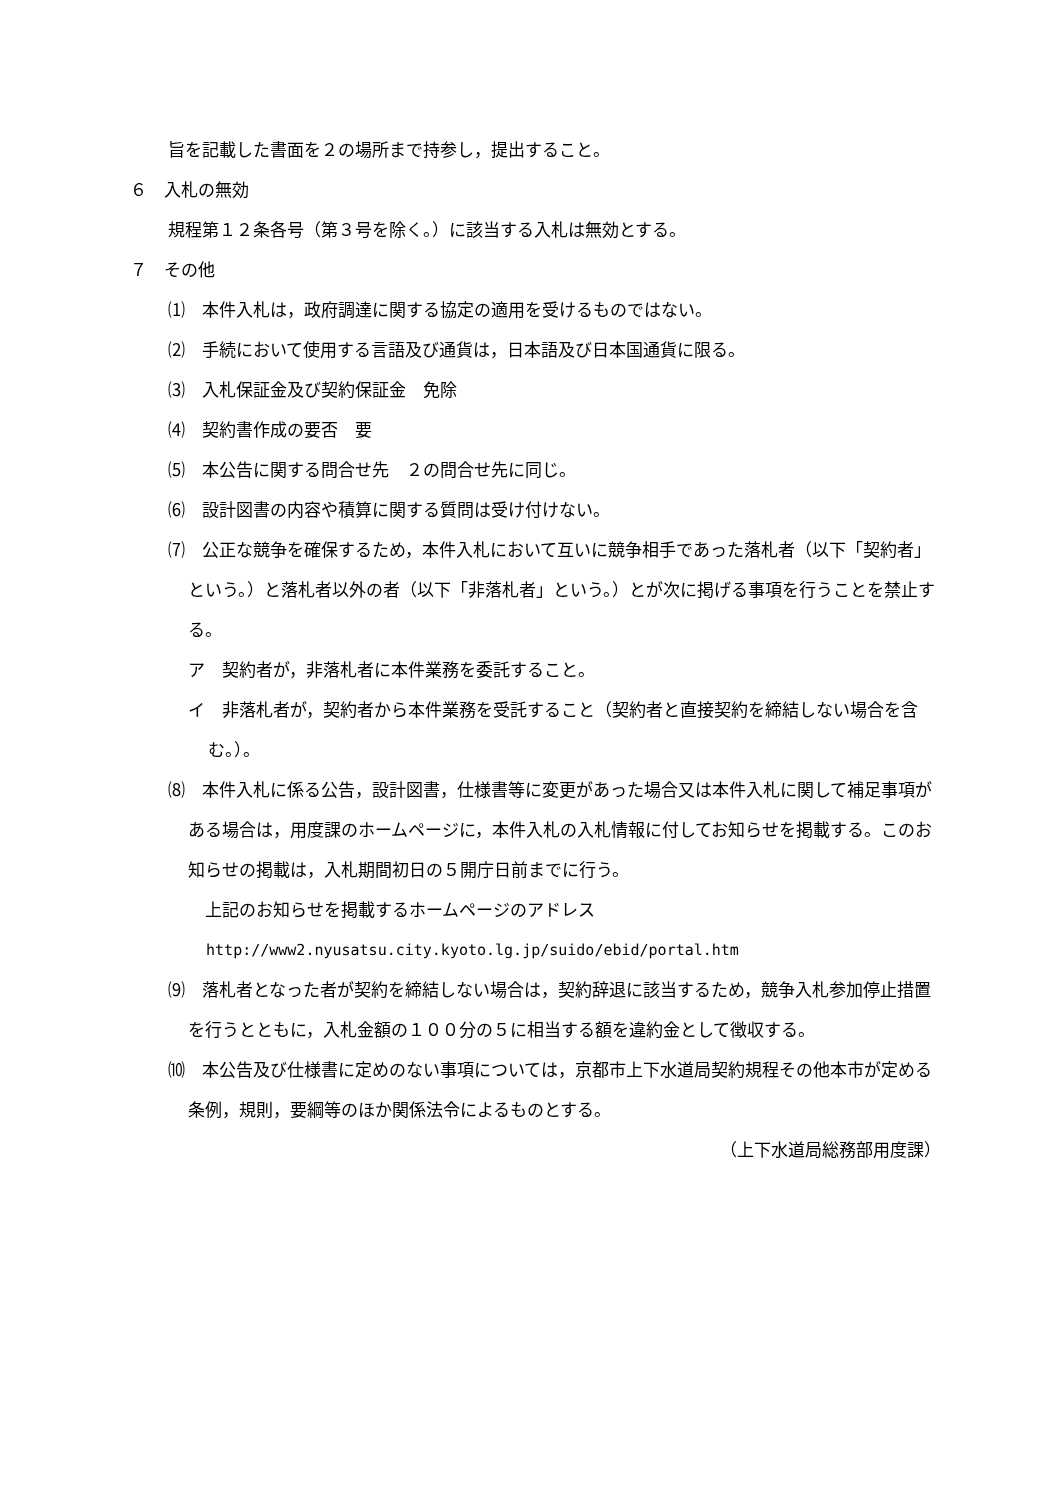旨を記載した書面を２の場所まで持参し，提出すること。
６　入札の無効
規程第１２条各号（第３号を除く。）に該当する入札は無効とする。
７　その他
⑴　本件入札は，政府調達に関する協定の適用を受けるものではない。
⑵　手続において使用する言語及び通貨は，日本語及び日本国通貨に限る。
⑶　入札保証金及び契約保証金　免除
⑷　契約書作成の要否　要
⑸　本公告に関する問合せ先　２の問合せ先に同じ。
⑹　設計図書の内容や積算に関する質問は受け付けない。
⑺　公正な競争を確保するため，本件入札において互いに競争相手であった落札者（以下「契約者」という。）と落札者以外の者（以下「非落札者」という。）とが次に掲げる事項を行うことを禁止する。
ア　契約者が，非落札者に本件業務を委託すること。
イ　非落札者が，契約者から本件業務を受託すること（契約者と直接契約を締結しない場合を含む。）。
⑻　本件入札に係る公告，設計図書，仕様書等に変更があった場合又は本件入札に関して補足事項がある場合は，用度課のホームページに，本件入札の入札情報に付してお知らせを掲載する。このお知らせの掲載は，入札期間初日の５開庁日前までに行う。
　上記のお知らせを掲載するホームページのアドレス
http://www2.nyusatsu.city.kyoto.lg.jp/suido/ebid/portal.htm
⑼　落札者となった者が契約を締結しない場合は，契約辞退に該当するため，競争入札参加停止措置を行うとともに，入札金額の１００分の５に相当する額を違約金として徴収する。
⑽　本公告及び仕様書に定めのない事項については，京都市上下水道局契約規程その他本市が定める条例，規則，要綱等のほか関係法令によるものとする。
（上下水道局総務部用度課）